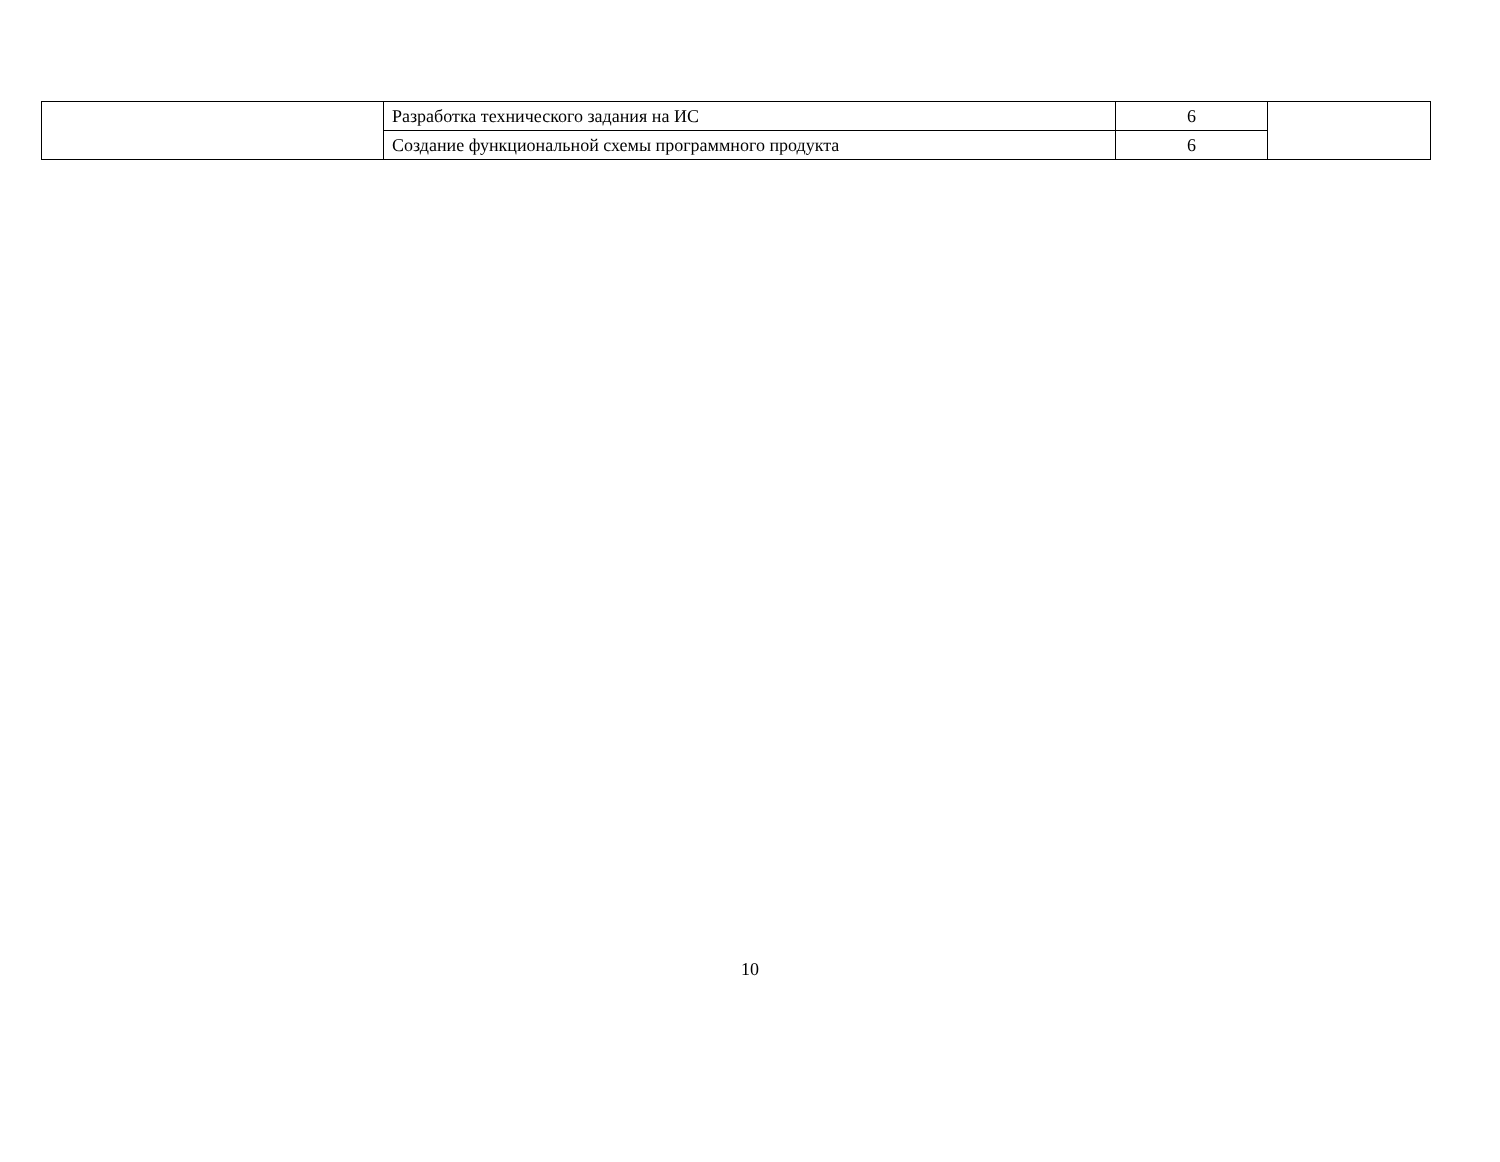| | Разработка технического задания на ИС | 6 | |
| | Создание функциональной схемы программного продукта | 6 | |
10